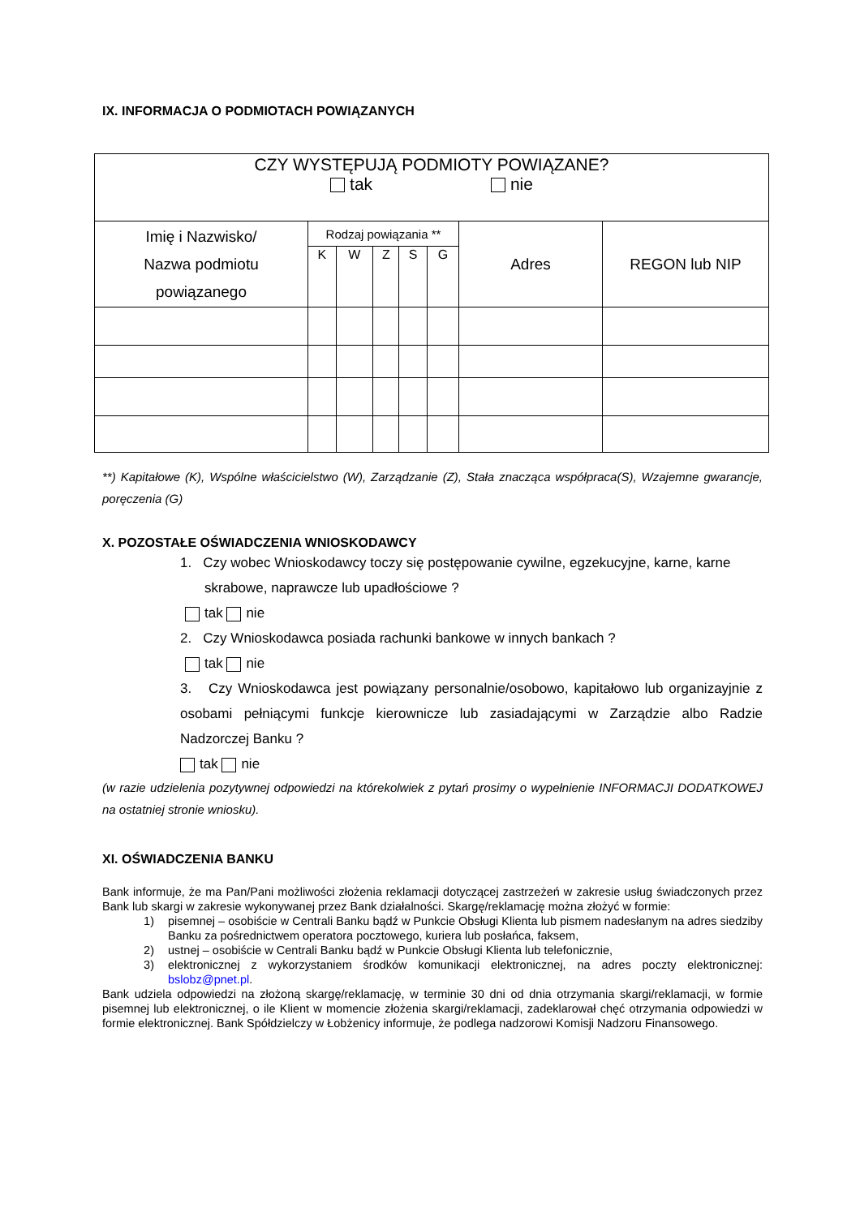IX. INFORMACJA O PODMIOTACH POWIĄZANYCH
| CZY WYSTĘPUJĄ PODMIOTY POWIĄZANE? tak nie | | | | | | | |
| Imię i Nazwisko/ Nazwa podmiotu powiązanego | Rodzaj powiązania ** | | | | | Adres | REGON lub NIP |
| | K | W | Z | S | G | | |
**) Kapitałowe (K), Wspólne właścicielstwo (W), Zarządzanie (Z), Stała znacząca współpraca(S), Wzajemne gwarancje, poręczenia (G)
X. POZOSTAŁE OŚWIADCZENIA WNIOSKODAWCY
1. Czy wobec Wnioskodawcy toczy się postępowanie cywilne, egzekucyjne, karne, karne
skrabowe, naprawcze lub upadłościowe ?
tak nie
2. Czy Wnioskodawca posiada rachunki bankowe w innych bankach ?
tak nie
3. Czy Wnioskodawca jest powiązany personalnie/osobowo, kapitałowo lub organizayjnie z osobami pełniącymi funkcje kierownicze lub zasiadającymi w Zarządzie albo Radzie Nadzorczej Banku ?
tak nie
(w razie udzielenia pozytywnej odpowiedzi na którekolwiek z pytań prosimy o wypełnienie INFORMACJI DODATKOWEJ na ostatniej stronie wniosku).
XI. OŚWIADCZENIA BANKU
Bank informuje, że ma Pan/Pani możliwości złożenia reklamacji dotyczącej zastrzeżeń w zakresie usług świadczonych przez Bank lub skargi w zakresie wykonywanej przez Bank działalności. Skargę/reklamację można złożyć w formie:
1) pisemnej – osobiście w Centrali Banku bądź w Punkcie Obsługi Klienta lub pismem nadesłanym na adres siedziby Banku za pośrednictwem operatora pocztowego, kuriera lub posłańca, faksem,
2) ustnej – osobiście w Centrali Banku bądź w Punkcie Obsługi Klienta lub telefonicznie,
3) elektronicznej z wykorzystaniem środków komunikacji elektronicznej, na adres poczty elektronicznej: bslobz@pnet.pl.
Bank udziela odpowiedzi na złożoną skargę/reklamację, w terminie 30 dni od dnia otrzymania skargi/reklamacji, w formie pisemnej lub elektronicznej, o ile Klient w momencie złożenia skargi/reklamacji, zadeklarował chęć otrzymania odpowiedzi w formie elektronicznej. Bank Spółdzielczy w Łobżenicy informuje, że podlega nadzorowi Komisji Nadzoru Finansowego.